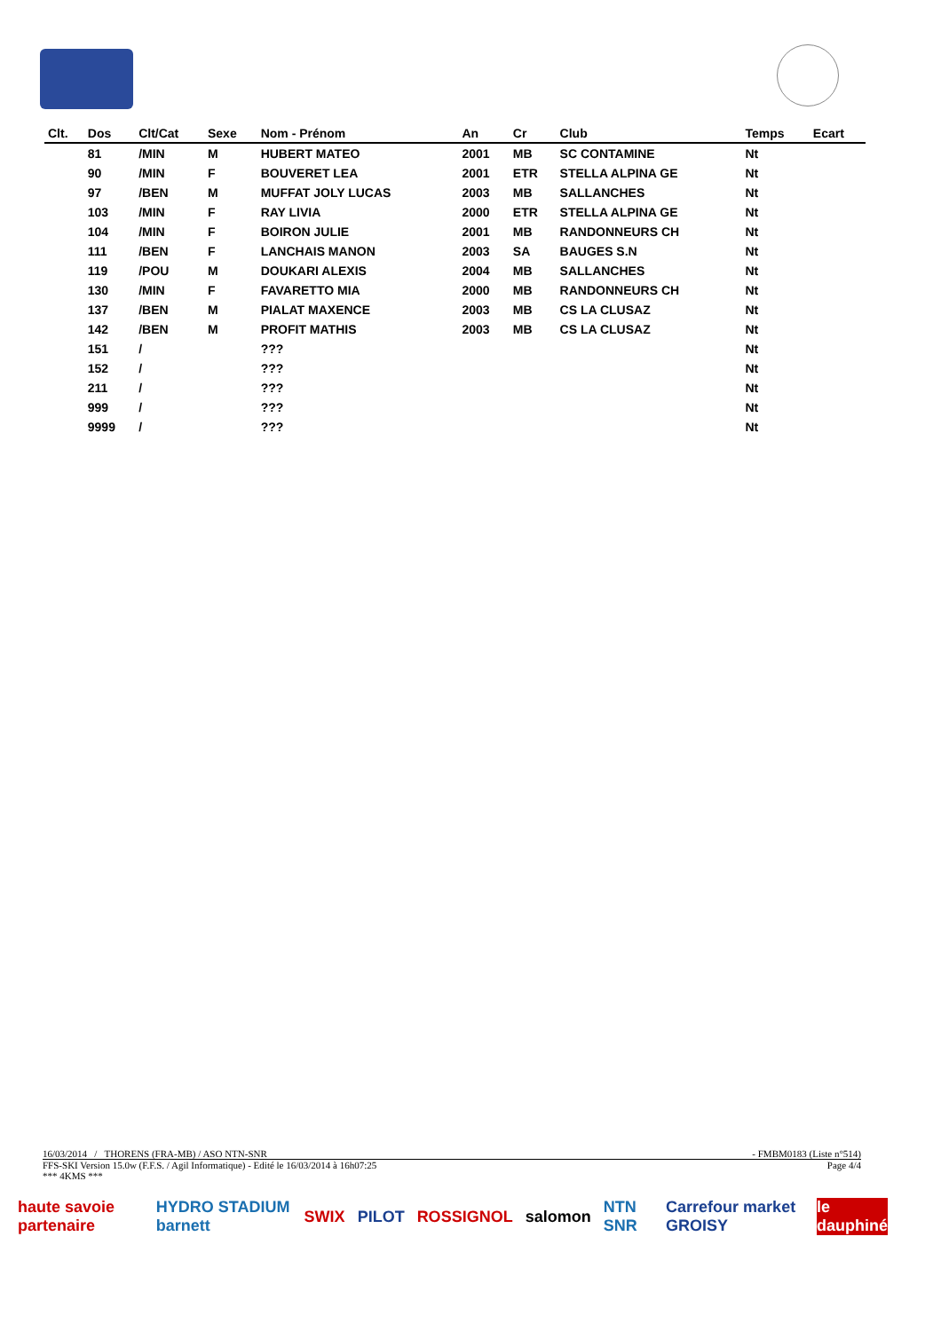| Clt. | Dos | Clt/Cat | Sexe | Nom - Prénom | An | Cr | Club | Temps | Ecart |
| --- | --- | --- | --- | --- | --- | --- | --- | --- | --- |
| | 81 | /MIN | M | HUBERT MATEO | 2001 | MB | SC CONTAMINE | Nt | |
| | 90 | /MIN | F | BOUVERET LEA | 2001 | ETR | STELLA ALPINA GE | Nt | |
| | 97 | /BEN | M | MUFFAT JOLY LUCAS | 2003 | MB | SALLANCHES | Nt | |
| | 103 | /MIN | F | RAY LIVIA | 2000 | ETR | STELLA ALPINA GE | Nt | |
| | 104 | /MIN | F | BOIRON JULIE | 2001 | MB | RANDONNEURS CH | Nt | |
| | 111 | /BEN | F | LANCHAIS MANON | 2003 | SA | BAUGES S.N | Nt | |
| | 119 | /POU | M | DOUKARI ALEXIS | 2004 | MB | SALLANCHES | Nt | |
| | 130 | /MIN | F | FAVARETTO MIA | 2000 | MB | RANDONNEURS CH | Nt | |
| | 137 | /BEN | M | PIALAT MAXENCE | 2003 | MB | CS LA CLUSAZ | Nt | |
| | 142 | /BEN | M | PROFIT MATHIS | 2003 | MB | CS LA CLUSAZ | Nt | |
| | 151 | / | | ??? | | | | Nt | |
| | 152 | / | | ??? | | | | Nt | |
| | 211 | / | | ??? | | | | Nt | |
| | 999 | / | | ??? | | | | Nt | |
| | 9999 | / | | ??? | | | | Nt | |
16/03/2014 / THORENS (FRA-MB) / ASO NTN-SNR - FMBM0183 (Liste n°514)
FFS-SKI Version 15.0w (F.F.S. / Agil Informatique) - Edité le 16/03/2014 à 16h07:25 Page 4/4
*** 4KMS ***
haute savoie partenaire HYDRO STADIUM barnett SWIX PILOT ROSSIGNOL salomon NTN SNR Carrefour market GROISY le dauphiné